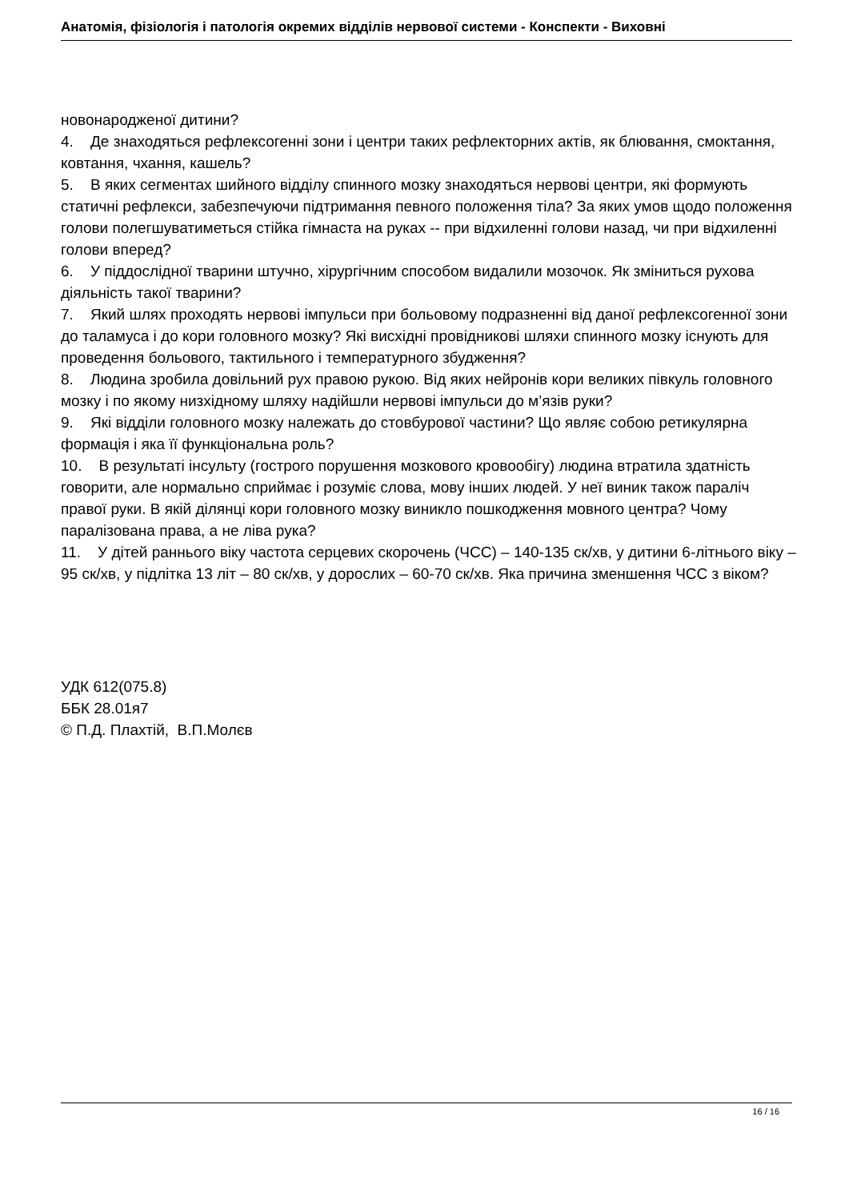Анатомія, фізіологія і патологія окремих відділів нервової системи - Конспекти - Виховні
новонародженої дитини?
4. Де знаходяться рефлексогенні зони і центри таких рефлекторних актів, як блювання, смоктання, ковтання, чхання, кашель?
5. В яких сегментах шийного відділу спинного мозку знаходяться нервові центри, які формують статичні рефлекси, забезпечуючи підтримання певного положення тіла? За яких умов щодо положення голови полегшуватиметься стійка гімнаста на руках -- при відхиленні голови назад, чи при відхиленні голови вперед?
6. У піддослідної тварини штучно, хірургічним способом видалили мозочок. Як зміниться рухова діяльність такої тварини?
7. Який шлях проходять нервові імпульси при больовому подразненні від даної рефлексогенної зони до таламуса і до кори головного мозку? Які висхідні провідникові шляхи спинного мозку існують для проведення больового, тактильного і температурного збудження?
8. Людина зробила довільний рух правою рукою. Від яких нейронів кори великих півкуль головного мозку і по якому низхідному шляху надійшли нервові імпульси до м’язів руки?
9. Які відділи головного мозку належать до стовбурової частини? Що являє собою ретикулярна формація і яка її функціональна роль?
10. В результаті інсульту (гострого порушення мозкового кровообігу) людина втратила здатність говорити, але нормально сприймає і розуміє слова, мову інших людей. У неї виник також параліч правої руки. В якій ділянці кори головного мозку виникло пошкодження мовного центра? Чому паралізована права, а не ліва рука?
11. У дітей раннього віку частота серцевих скорочень (ЧСС) – 140-135 ск/хв, у дитини 6-літнього віку – 95 ск/хв, у підлітка 13 літ – 80 ск/хв, у дорослих – 60-70 ск/хв. Яка причина зменшення ЧСС з віком?
УДК 612(075.8)
ББК 28.01я7
© П.Д. Плахтій, В.П.Молєв
16 / 16